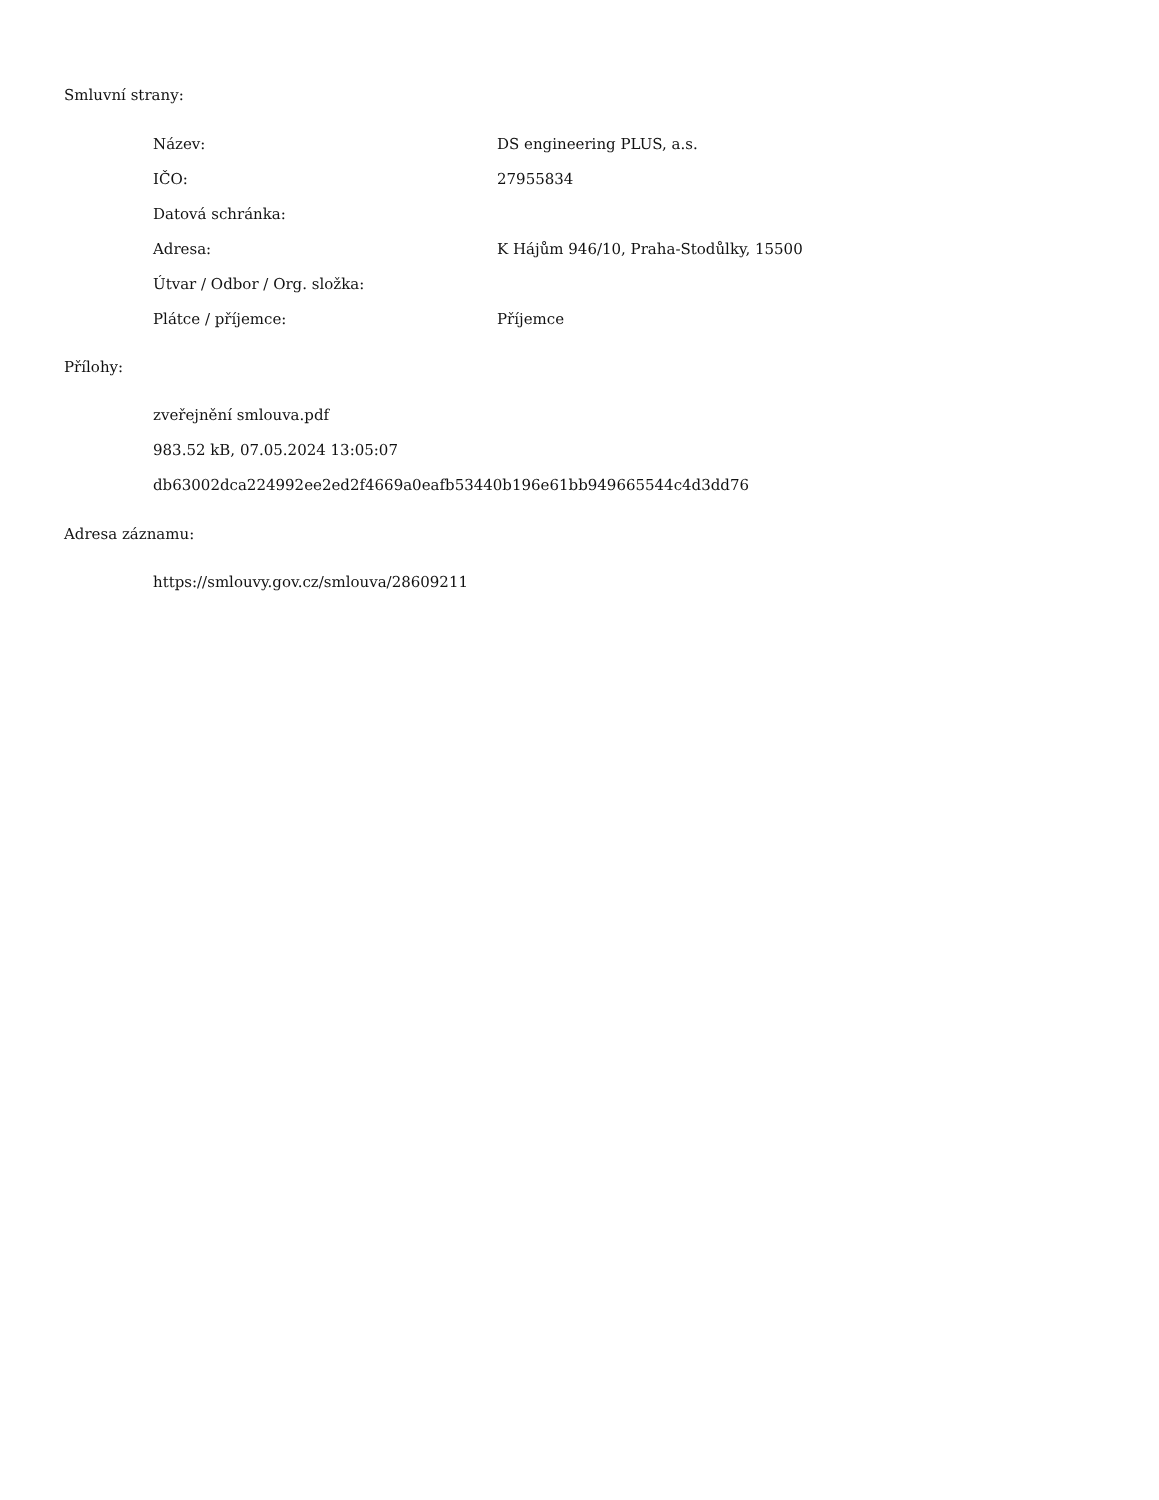Smluvní strany:
| Název: | DS engineering PLUS, a.s. |
| IČO: | 27955834 |
| Datová schránka: | |
| Adresa: | K Hájům 946/10, Praha-Stodůlky, 15500 |
| Útvar / Odbor / Org. složka: | |
| Plátce / příjemce: | Příjemce |
Přílohy:
zveřejnění smlouva.pdf
983.52 kB, 07.05.2024 13:05:07
db63002dca224992ee2ed2f4669a0eafb53440b196e61bb949665544c4d3dd76
Adresa záznamu:
https://smlouvy.gov.cz/smlouva/28609211